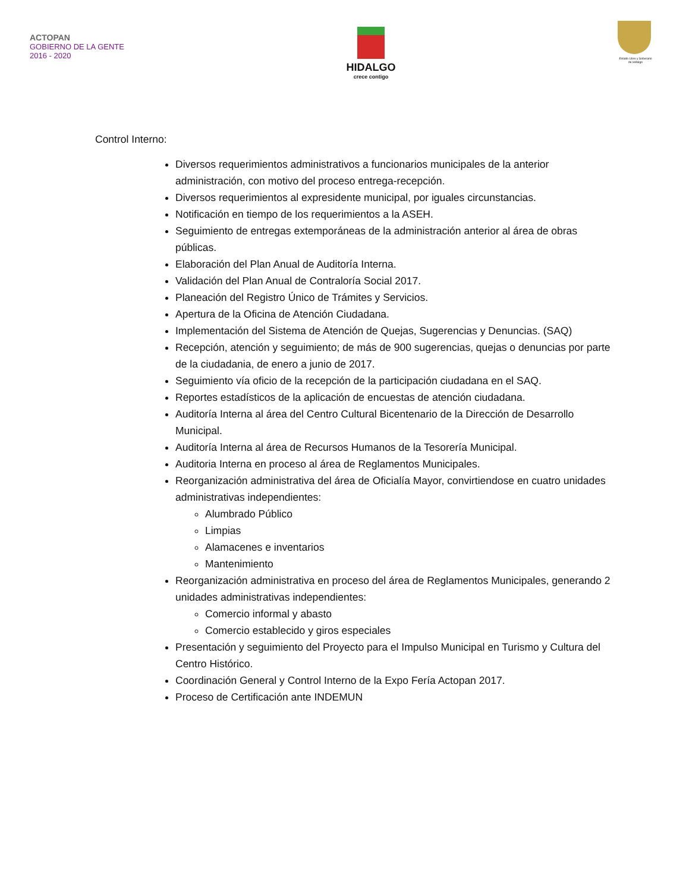ACTOPAN
GOBIERNO DE LA GENTE
2016 - 2020
HIDALGO
crece contigo
Estado Libre y Soberano de Hidalgo
Control Interno:
Diversos requerimientos administrativos a funcionarios municipales de la anterior administración, con motivo del proceso entrega-recepción.
Diversos requerimientos al expresidente municipal, por iguales circunstancias.
Notificación en tiempo de los requerimientos a la ASEH.
Seguimiento de entregas extemporáneas de la administración anterior al área de obras públicas.
Elaboración del Plan Anual de Auditoría Interna.
Validación del Plan Anual de Contraloría Social 2017.
Planeación del Registro Único de Trámites y Servicios.
Apertura de la Oficina de Atención Ciudadana.
Implementación del Sistema de Atención de Quejas, Sugerencias y Denuncias. (SAQ)
Recepción, atención y seguimiento; de más de 900 sugerencias, quejas o denuncias por parte de la ciudadania, de enero a junio de 2017.
Seguimiento vía oficio de la recepción de la participación ciudadana en el SAQ.
Reportes estadísticos de la aplicación de encuestas de atención ciudadana.
Auditoría Interna al área del Centro Cultural Bicentenario de la Dirección de Desarrollo Municipal.
Auditoría Interna al área de Recursos Humanos de la Tesorería Municipal.
Auditoria Interna en proceso al área de Reglamentos Municipales.
Reorganización administrativa del área de Oficialía Mayor, convirtiendose en cuatro unidades administrativas independientes:
Alumbrado Público
Limpias
Alamacenes e inventarios
Mantenimiento
Reorganización administrativa en proceso del área de Reglamentos Municipales, generando 2 unidades administrativas independientes:
Comercio informal y abasto
Comercio establecido y giros especiales
Presentación y seguimiento del Proyecto para el Impulso Municipal en Turismo y Cultura del Centro Histórico.
Coordinación General y Control Interno de la Expo Fería Actopan 2017.
Proceso de Certificación ante INDEMUN